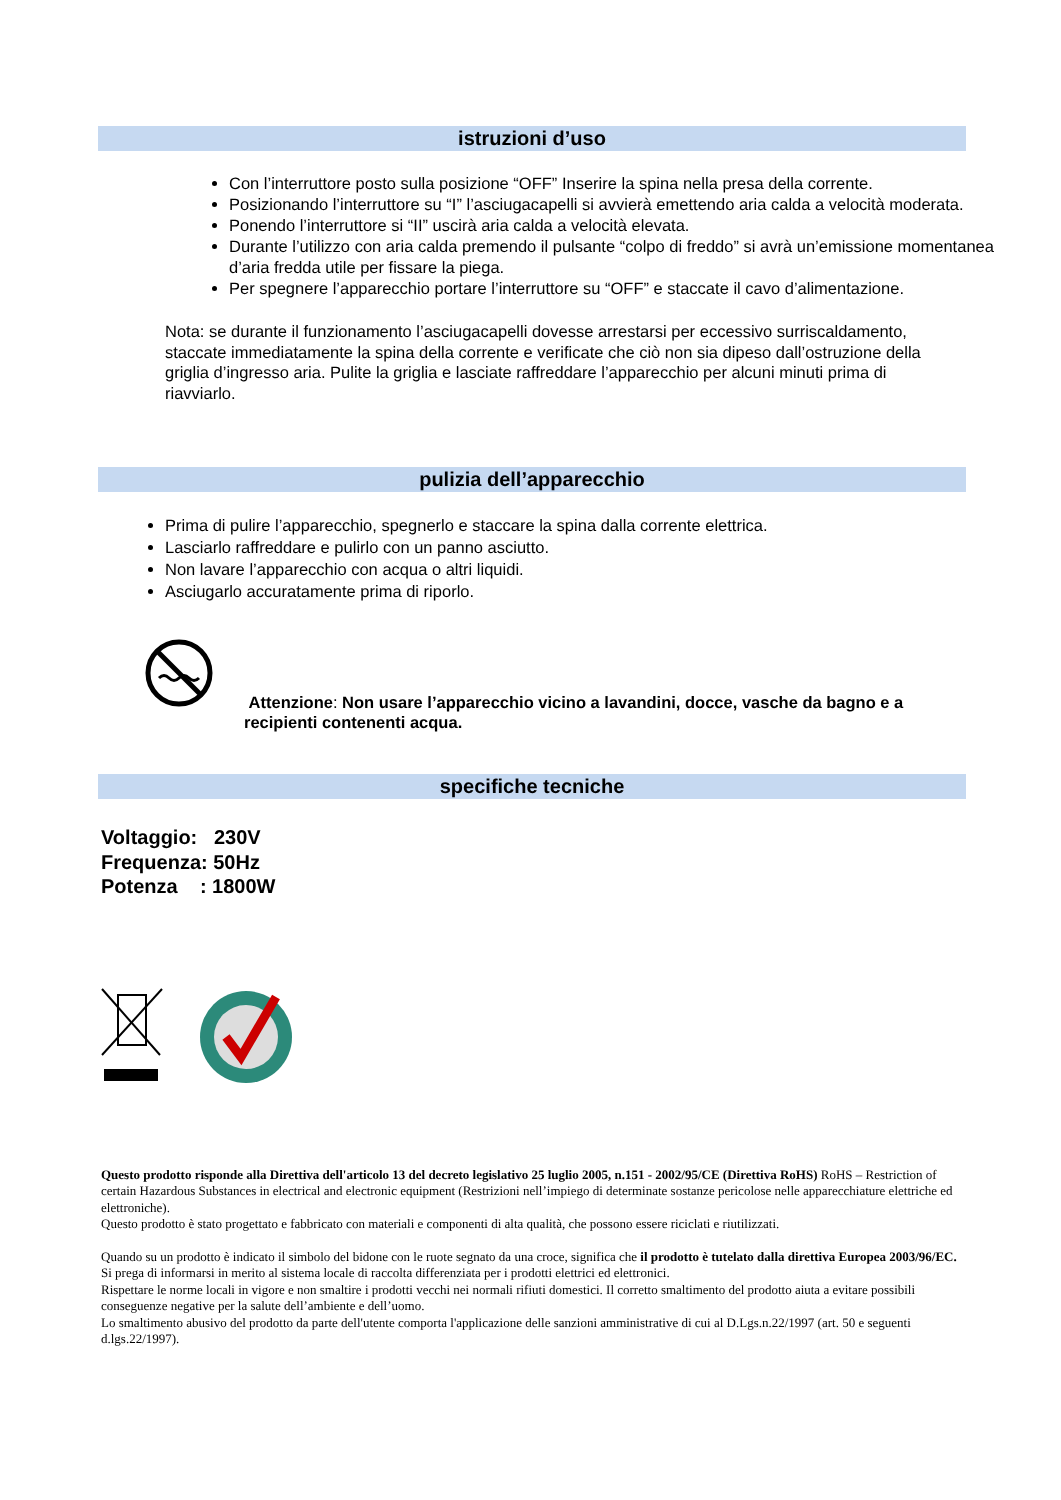istruzioni d’uso
Con l’interruttore posto sulla posizione “OFF” Inserire la spina nella presa della corrente.
Posizionando l’interruttore su “I” l’asciugacapelli si avvierà emettendo aria calda a velocità moderata.
Ponendo l’interruttore si “II” uscirà aria calda a velocità elevata.
Durante l’utilizzo con aria calda premendo il pulsante “colpo di freddo” si avrà un’emissione momentanea d’aria fredda utile per fissare la piega.
Per spegnere l’apparecchio portare l’interruttore su “OFF” e staccate il cavo d’alimentazione.
Nota: se durante il funzionamento l’asciugacapelli dovesse arrestarsi per eccessivo surriscaldamento, staccate immediatamente la spina della corrente e verificate che ciò non sia dipeso dall’ostruzione della griglia d’ingresso aria. Pulite la griglia e lasciate raffreddare l’apparecchio per alcuni minuti prima di riavviarlo.
pulizia dell’apparecchio
Prima di pulire l’apparecchio, spegnerlo e staccare la spina dalla corrente elettrica.
Lasciarlo raffreddare e pulirlo con un panno asciutto.
Non lavare l’apparecchio con acqua o altri liquidi.
Asciugarlo accuratamente prima di riporlo.
Attenzione: Non usare l’apparecchio vicino a lavandini, docce, vasche da bagno e a recipienti contenenti acqua.
specifiche tecniche
Voltaggio: 230V
Frequenza: 50Hz
Potenza : 1800W
Questo prodotto risponde alla Direttiva dell'articolo 13 del decreto legislativo 25 luglio 2005, n.151 - 2002/95/CE (Direttiva RoHS) RoHS – Restriction of certain Hazardous Substances in electrical and electronic equipment (Restrizioni nell’impiego di determinate sostanze pericolose nelle apparecchiature elettriche ed elettroniche).
Questo prodotto è stato progettato e fabbricato con materiali e componenti di alta qualità, che possono essere riciclati e riutilizzati.
Quando su un prodotto è indicato il simbolo del bidone con le ruote segnato da una croce, significa che il prodotto è tutelato dalla direttiva Europea 2003/96/EC.
Si prega di informarsi in merito al sistema locale di raccolta differenziata per i prodotti elettrici ed elettronici.
Rispettare le norme locali in vigore e non smaltire i prodotti vecchi nei normali rifiuti domestici. Il corretto smaltimento del prodotto aiuta a evitare possibili conseguenze negative per la salute dell’ambiente e dell’uomo.
Lo smaltimento abusivo del prodotto da parte dell'utente comporta l'applicazione delle sanzioni amministrative di cui al D.Lgs.n.22/1997 (art. 50 e seguenti d.lgs.22/1997).